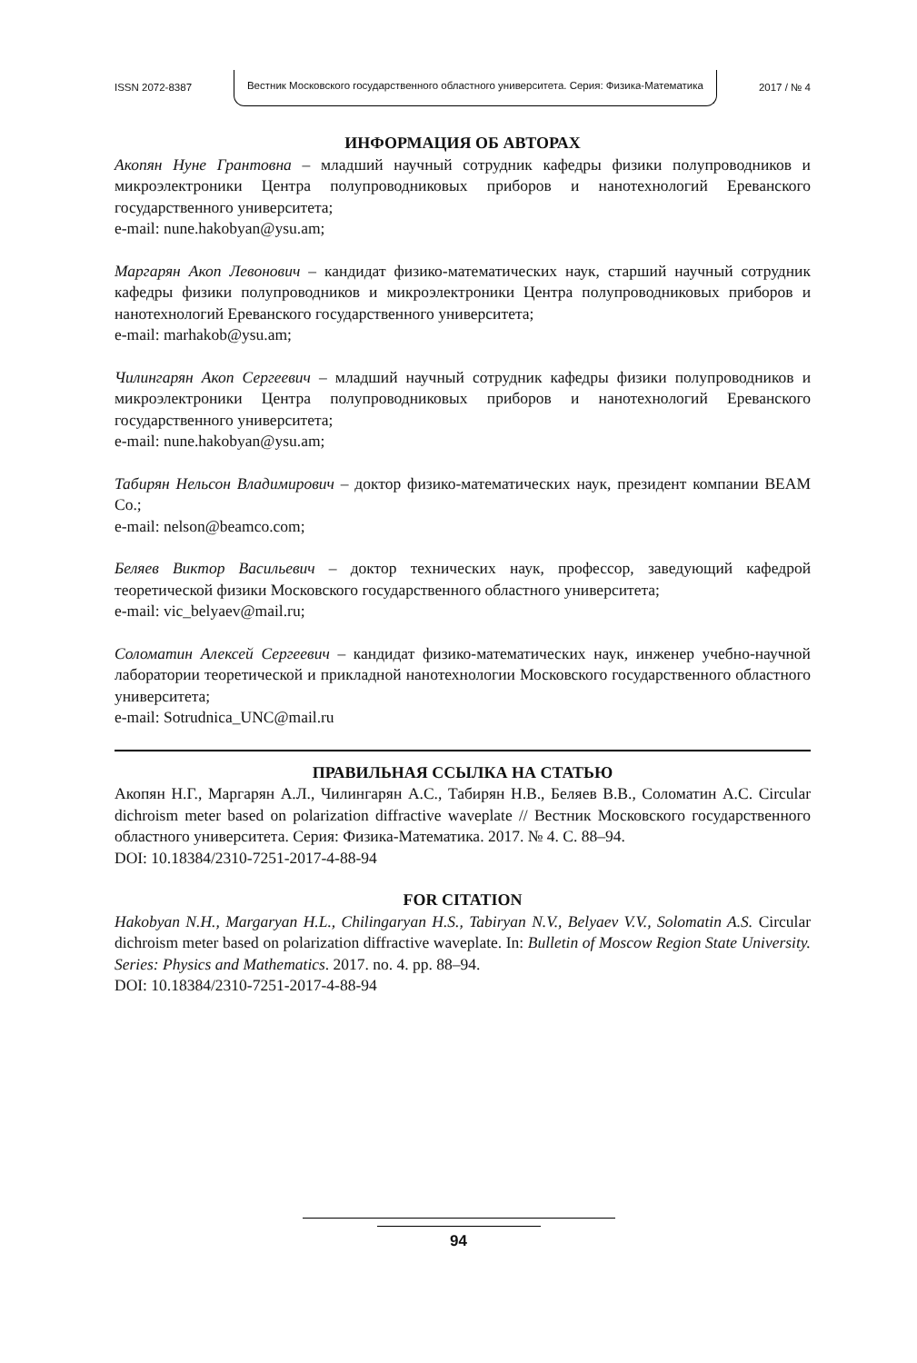ISSN 2072-8387 Вестник Московского государственного областного университета. Серия: Физика-Математика 2017 / № 4
ИНФОРМАЦИЯ ОБ АВТОРАХ
Акопян Нуне Грантовна – младший научный сотрудник кафедры физики полупроводников и микроэлектроники Центра полупроводниковых приборов и нанотехнологий Ереванского государственного университета;
e-mail: nune.hakobyan@ysu.am;
Маргарян Акоп Левонович – кандидат физико-математических наук, старший научный сотрудник кафедры физики полупроводников и микроэлектроники Центра полупроводниковых приборов и нанотехнологий Ереванского государственного университета;
e-mail: marhakob@ysu.am;
Чилингарян Акоп Сергеевич – младший научный сотрудник кафедры физики полупроводников и микроэлектроники Центра полупроводниковых приборов и нанотехнологий Ереванского государственного университета;
e-mail: nune.hakobyan@ysu.am;
Табирян Нельсон Владимирович – доктор физико-математических наук, президент компании BEAM Co.;
e-mail: nelson@beamco.com;
Беляев Виктор Васильевич – доктор технических наук, профессор, заведующий кафедрой теоретической физики Московского государственного областного университета;
e-mail: vic_belyaev@mail.ru;
Соломатин Алексей Сергеевич – кандидат физико-математических наук, инженер учебно-научной лаборатории теоретической и прикладной нанотехнологии Московского государственного областного университета;
e-mail: Sotrudnica_UNC@mail.ru
ПРАВИЛЬНАЯ ССЫЛКА НА СТАТЬЮ
Акопян Н.Г., Маргарян А.Л., Чилингарян А.С., Табирян Н.В., Беляев В.В., Соломатин А.С. Circular dichroism meter based on polarization diffractive waveplate // Вестник Московского государственного областного университета. Серия: Физика-Математика. 2017. № 4. С. 88–94.
DOI: 10.18384/2310-7251-2017-4-88-94
FOR CITATION
Hakobyan N.H., Margaryan H.L., Chilingaryan H.S., Tabiryan N.V., Belyaev V.V., Solomatin A.S. Circular dichroism meter based on polarization diffractive waveplate. In: Bulletin of Moscow Region State University. Series: Physics and Mathematics. 2017. no. 4. pp. 88–94.
DOI: 10.18384/2310-7251-2017-4-88-94
94